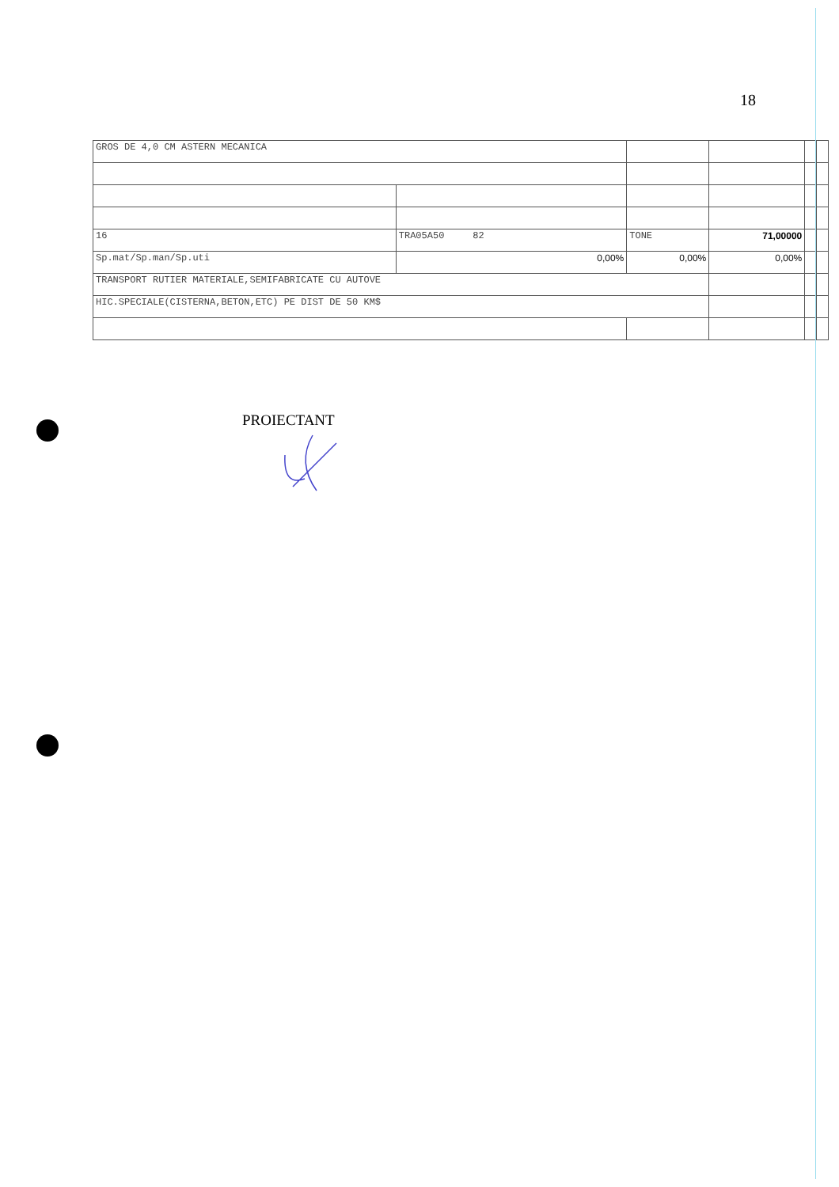18
| GROS DE 4,0 CM ASTERN MECANICA | | | | | |
| 16 | TRA05A50 82 | TONE | 71,00000 | | |
| Sp.mat/Sp.man/Sp.uti | 0,00% | 0,00% | 0,00% | | |
| TRANSPORT RUTIER MATERIALE,SEMIFABRICATE CU AUTOVE | | | | | |
| HIC.SPECIALE(CISTERNA,BETON,ETC) PE DIST DE 50 KM$ | | | | | |
PROIECTANT